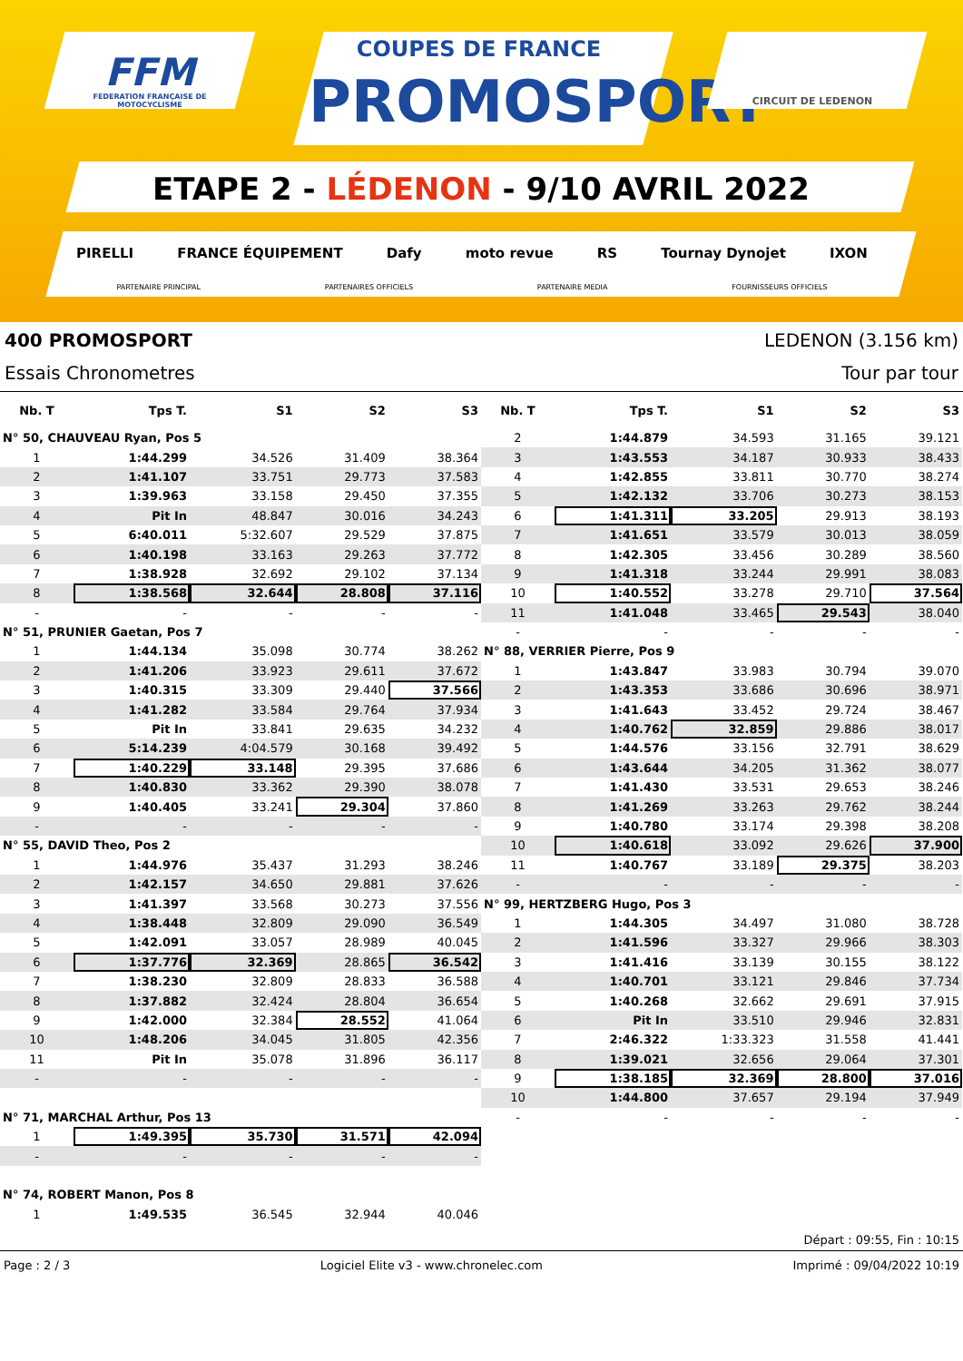FFM
FEDERATION FRANÇAISE DE MOTOCYCLISME
COUPES DE FRANCE
PROMOSPORT
CIRCUIT DE LEDENON
ETAPE 2 - LÉDENON - 9/10 AVRIL 2022
PIRELLI FRANCE ÉQUIPEMENT Dafy moto revue RS Tournay Dynojet IXON
PARTENAIRE PRINCIPAL PARTENAIRES OFFICIELS PARTENAIRE MEDIA FOURNISSEURS OFFICIELS
400 PROMOSPORT LEDENON (3.156 km)
Essais Chronometres Tour par tour
| Nb. T | Tps T. | S1 | S2 | S3 |
| --- | --- | --- | --- | --- |
| N° 50, CHAUVEAU Ryan, Pos 5 | | | | |
| 1 | 1:44.299 | 34.526 | 31.409 | 38.364 |
| 2 | 1:41.107 | 33.751 | 29.773 | 37.583 |
| 3 | 1:39.963 | 33.158 | 29.450 | 37.355 |
| 4 | Pit In | 48.847 | 30.016 | 34.243 |
| 5 | 6:40.011 | 5:32.607 | 29.529 | 37.875 |
| 6 | 1:40.198 | 33.163 | 29.263 | 37.772 |
| 7 | 1:38.928 | 32.692 | 29.102 | 37.134 |
| 8 | 1:38.568 | 32.644 | 28.808 | 37.116 |
| - | - | - | - | - |
| N° 51, PRUNIER Gaetan, Pos 7 | | | | |
| 1 | 1:44.134 | 35.098 | 30.774 | 38.262 |
| 2 | 1:41.206 | 33.923 | 29.611 | 37.672 |
| 3 | 1:40.315 | 33.309 | 29.440 | 37.566 |
| 4 | 1:41.282 | 33.584 | 29.764 | 37.934 |
| 5 | Pit In | 33.841 | 29.635 | 34.232 |
| 6 | 5:14.239 | 4:04.579 | 30.168 | 39.492 |
| 7 | 1:40.229 | 33.148 | 29.395 | 37.686 |
| 8 | 1:40.830 | 33.362 | 29.390 | 38.078 |
| 9 | 1:40.405 | 33.241 | 29.304 | 37.860 |
| - | - | - | - | - |
| N° 55, DAVID Theo, Pos 2 | | | | |
| 1 | 1:44.976 | 35.437 | 31.293 | 38.246 |
| 2 | 1:42.157 | 34.650 | 29.881 | 37.626 |
| 3 | 1:41.397 | 33.568 | 30.273 | 37.556 |
| 4 | 1:38.448 | 32.809 | 29.090 | 36.549 |
| 5 | 1:42.091 | 33.057 | 28.989 | 40.045 |
| 6 | 1:37.776 | 32.369 | 28.865 | 36.542 |
| 7 | 1:38.230 | 32.809 | 28.833 | 36.588 |
| 8 | 1:37.882 | 32.424 | 28.804 | 36.654 |
| 9 | 1:42.000 | 32.384 | 28.552 | 41.064 |
| 10 | 1:48.206 | 34.045 | 31.805 | 42.356 |
| 11 | Pit In | 35.078 | 31.896 | 36.117 |
| - | - | - | - | - |
| N° 71, MARCHAL Arthur, Pos 13 | | | | |
| 1 | 1:49.395 | 35.730 | 31.571 | 42.094 |
| - | - | - | - | - |
| N° 74, ROBERT Manon, Pos 8 | | | | |
| 1 | 1:49.535 | 36.545 | 32.944 | 40.046 |
| Nb. T | Tps T. | S1 | S2 | S3 |
| --- | --- | --- | --- | --- |
| 2 | 1:44.879 | 34.593 | 31.165 | 39.121 |
| 3 | 1:43.553 | 34.187 | 30.933 | 38.433 |
| 4 | 1:42.855 | 33.811 | 30.770 | 38.274 |
| 5 | 1:42.132 | 33.706 | 30.273 | 38.153 |
| 6 | 1:41.311 | 33.205 | 29.913 | 38.193 |
| 7 | 1:41.651 | 33.579 | 30.013 | 38.059 |
| 8 | 1:42.305 | 33.456 | 30.289 | 38.560 |
| 9 | 1:41.318 | 33.244 | 29.991 | 38.083 |
| 10 | 1:40.552 | 33.278 | 29.710 | 37.564 |
| 11 | 1:41.048 | 33.465 | 29.543 | 38.040 |
| - | - | - | - | - |
| N° 88, VERRIER Pierre, Pos 9 | | | | |
| 1 | 1:43.847 | 33.983 | 30.794 | 39.070 |
| 2 | 1:43.353 | 33.686 | 30.696 | 38.971 |
| 3 | 1:41.643 | 33.452 | 29.724 | 38.467 |
| 4 | 1:40.762 | 32.859 | 29.886 | 38.017 |
| 5 | 1:44.576 | 33.156 | 32.791 | 38.629 |
| 6 | 1:43.644 | 34.205 | 31.362 | 38.077 |
| 7 | 1:41.430 | 33.531 | 29.653 | 38.246 |
| 8 | 1:41.269 | 33.263 | 29.762 | 38.244 |
| 9 | 1:40.780 | 33.174 | 29.398 | 38.208 |
| 10 | 1:40.618 | 33.092 | 29.626 | 37.900 |
| 11 | 1:40.767 | 33.189 | 29.375 | 38.203 |
| - | - | - | - | - |
| N° 99, HERTZBERG Hugo, Pos 3 | | | | |
| 1 | 1:44.305 | 34.497 | 31.080 | 38.728 |
| 2 | 1:41.596 | 33.327 | 29.966 | 38.303 |
| 3 | 1:41.416 | 33.139 | 30.155 | 38.122 |
| 4 | 1:40.701 | 33.121 | 29.846 | 37.734 |
| 5 | 1:40.268 | 32.662 | 29.691 | 37.915 |
| 6 | Pit In | 33.510 | 29.946 | 32.831 |
| 7 | 2:46.322 | 1:33.323 | 31.558 | 41.441 |
| 8 | 1:39.021 | 32.656 | 29.064 | 37.301 |
| 9 | 1:38.185 | 32.369 | 28.800 | 37.016 |
| 10 | 1:44.800 | 37.657 | 29.194 | 37.949 |
| - | - | - | - | - |
Départ : 09:55, Fin : 10:15
Page : 2 / 3 Logiciel Elite v3 - www.chronelec.com Imprimé : 09/04/2022 10:19